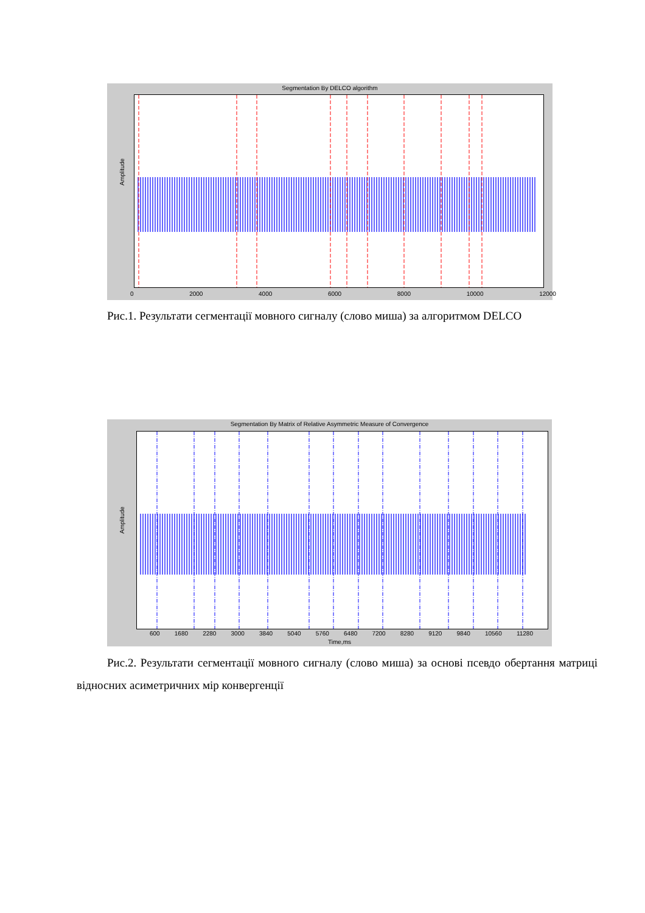Segmentation By DELCO algorithm
Amplitude
0 2000 4000 6000 8000 10000 12000
Рис.1. Результати сегментації мовного сигналу (слово миша) за алгоритмом DELCO
Segmentation By Matrix of Relative Asymmetric Measure of Convergence
Amplitude
600 1680 2280 3000 3840 5040 5760 6480 7200 8280 9120 9840 10560 11280
Time,ms
Рис.2. Результати сегментації мовного сигналу (слово миша) за основі псевдо обертання матриці відносних асиметричних мір конвергенції